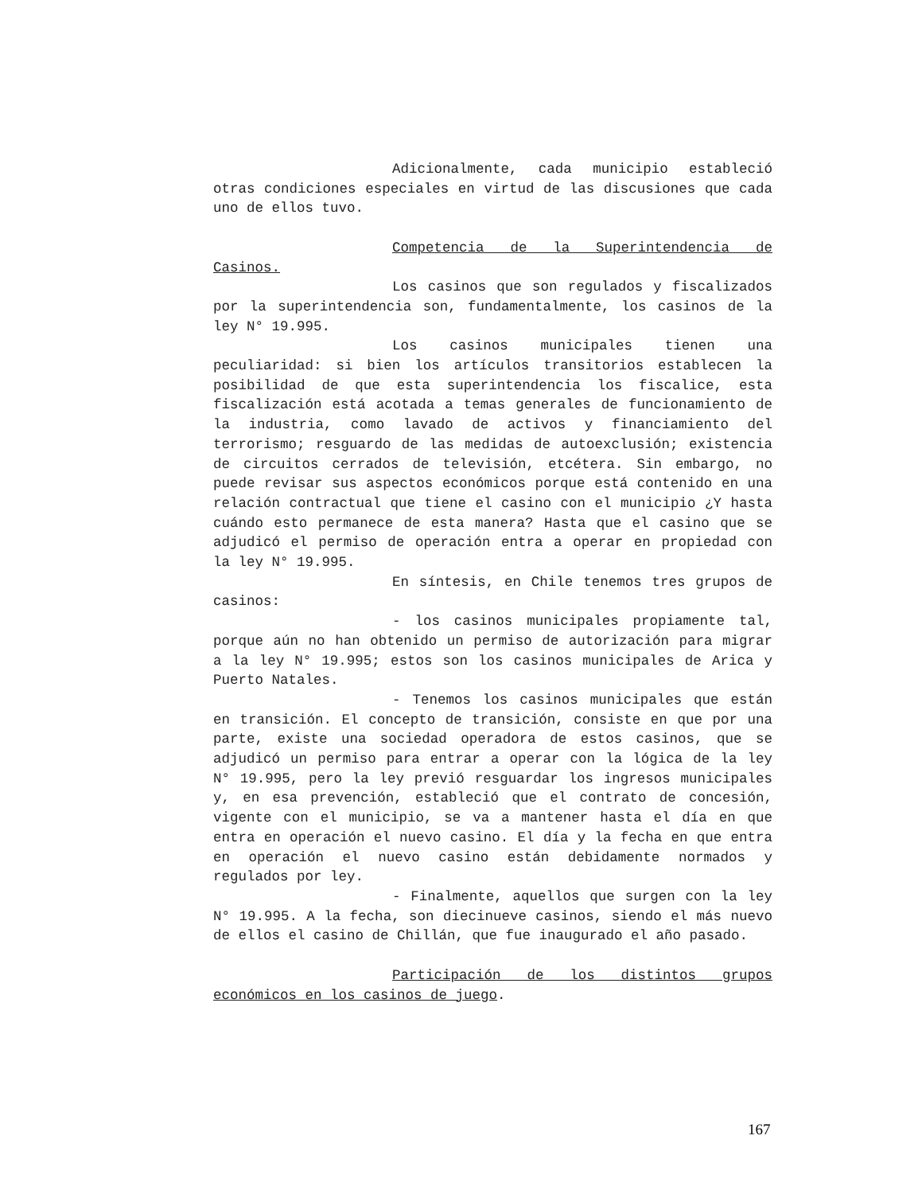Adicionalmente, cada municipio estableció otras condiciones especiales en virtud de las discusiones que cada uno de ellos tuvo.
Competencia de la Superintendencia de Casinos.
Los casinos que son regulados y fiscalizados por la superintendencia son, fundamentalmente, los casinos de la ley N° 19.995.
Los casinos municipales tienen una peculiaridad: si bien los artículos transitorios establecen la posibilidad de que esta superintendencia los fiscalice, esta fiscalización está acotada a temas generales de funcionamiento de la industria, como lavado de activos y financiamiento del terrorismo; resguardo de las medidas de autoexclusión; existencia de circuitos cerrados de televisión, etcétera. Sin embargo, no puede revisar sus aspectos económicos porque está contenido en una relación contractual que tiene el casino con el municipio ¿Y hasta cuándo esto permanece de esta manera? Hasta que el casino que se adjudicó el permiso de operación entra a operar en propiedad con la ley N° 19.995.
En síntesis, en Chile tenemos tres grupos de casinos:
- los casinos municipales propiamente tal, porque aún no han obtenido un permiso de autorización para migrar a la ley N° 19.995; estos son los casinos municipales de Arica y Puerto Natales.
- Tenemos los casinos municipales que están en transición. El concepto de transición, consiste en que por una parte, existe una sociedad operadora de estos casinos, que se adjudicó un permiso para entrar a operar con la lógica de la ley N° 19.995, pero la ley previó resguardar los ingresos municipales y, en esa prevención, estableció que el contrato de concesión, vigente con el municipio, se va a mantener hasta el día en que entra en operación el nuevo casino. El día y la fecha en que entra en operación el nuevo casino están debidamente normados y regulados por ley.
- Finalmente, aquellos que surgen con la ley N° 19.995. A la fecha, son diecinueve casinos, siendo el más nuevo de ellos el casino de Chillán, que fue inaugurado el año pasado.
Participación de los distintos grupos económicos en los casinos de juego.
167